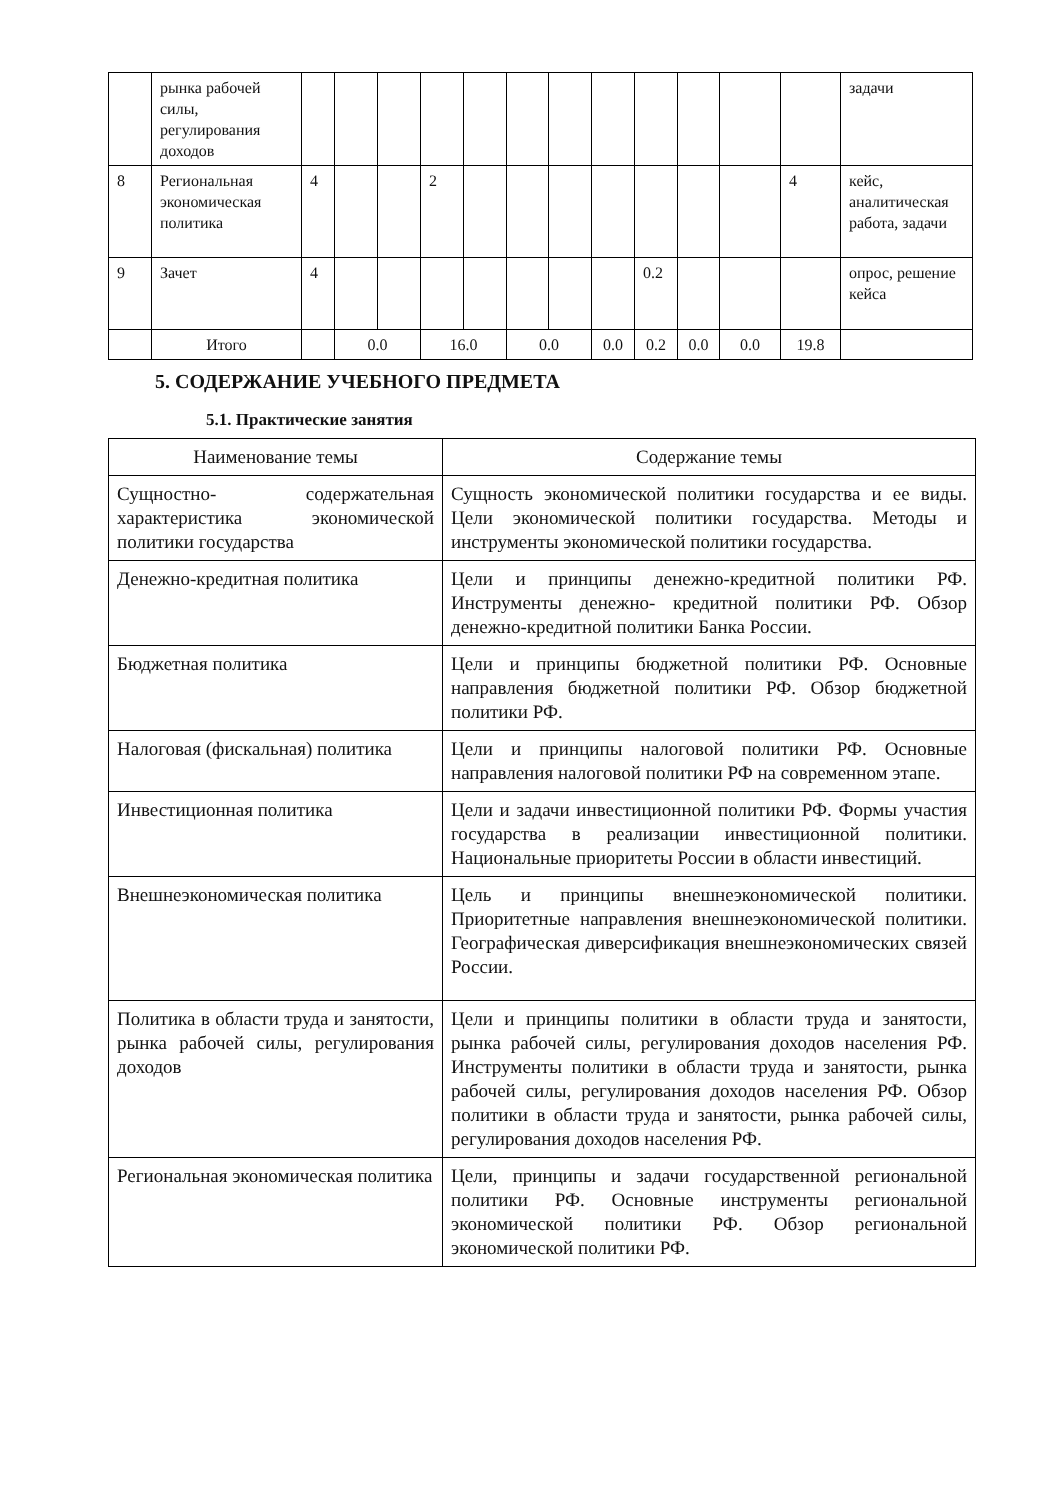| | рынка рабочей силы, регулирования доходов | | | | | | | | | | | | | задачи |
| 8 | Региональная экономическая политика | 4 | | | 2 | | | | | | | | 4 | кейс, аналитическая работа, задачи |
| 9 | Зачет | 4 | | | | | | | | 0.2 | | | | опрос, решение кейса |
| | Итого | | 0.0 | | 16.0 | | 0.0 | | 0.0 | 0.2 | 0.0 | 0.0 | 19.8 | |
5. СОДЕРЖАНИЕ УЧЕБНОГО ПРЕДМЕТА
5.1. Практические занятия
| Наименование темы | Содержание темы |
| --- | --- |
| Сущностно- содержательная характеристика экономической политики государства | Сущность экономической политики государства и ее виды. Цели экономической политики государства. Методы и инструменты экономической политики государства. |
| Денежно-кредитная политика | Цели и принципы денежно-кредитной политики РФ. Инструменты денежно- кредитной политики РФ. Обзор денежно-кредитной политики Банка России. |
| Бюджетная политика | Цели и принципы бюджетной политики РФ. Основные направления бюджетной политики РФ. Обзор бюджетной политики РФ. |
| Налоговая (фискальная) политика | Цели и принципы налоговой политики РФ. Основные направления налоговой политики РФ на современном этапе. |
| Инвестиционная политика | Цели и задачи инвестиционной политики РФ. Формы участия государства в реализации инвестиционной политики. Национальные приоритеты России в области инвестиций. |
| Внешнеэкономическая политика | Цель и принципы внешнеэкономической политики. Приоритетные направления внешнеэкономической политики. Географическая диверсификация внешнеэкономических связей России. |
| Политика в области труда и занятости, рынка рабочей силы, регулирования доходов | Цели и принципы политики в области труда и занятости, рынка рабочей силы, регулирования доходов населения РФ. Инструменты политики в области труда и занятости, рынка рабочей силы, регулирования доходов населения РФ. Обзор политики в области труда и занятости, рынка рабочей силы, регулирования доходов населения РФ. |
| Региональная экономическая политика | Цели, принципы и задачи государственной региональной политики РФ. Основные инструменты региональной экономической политики РФ. Обзор региональной экономической политики РФ. |